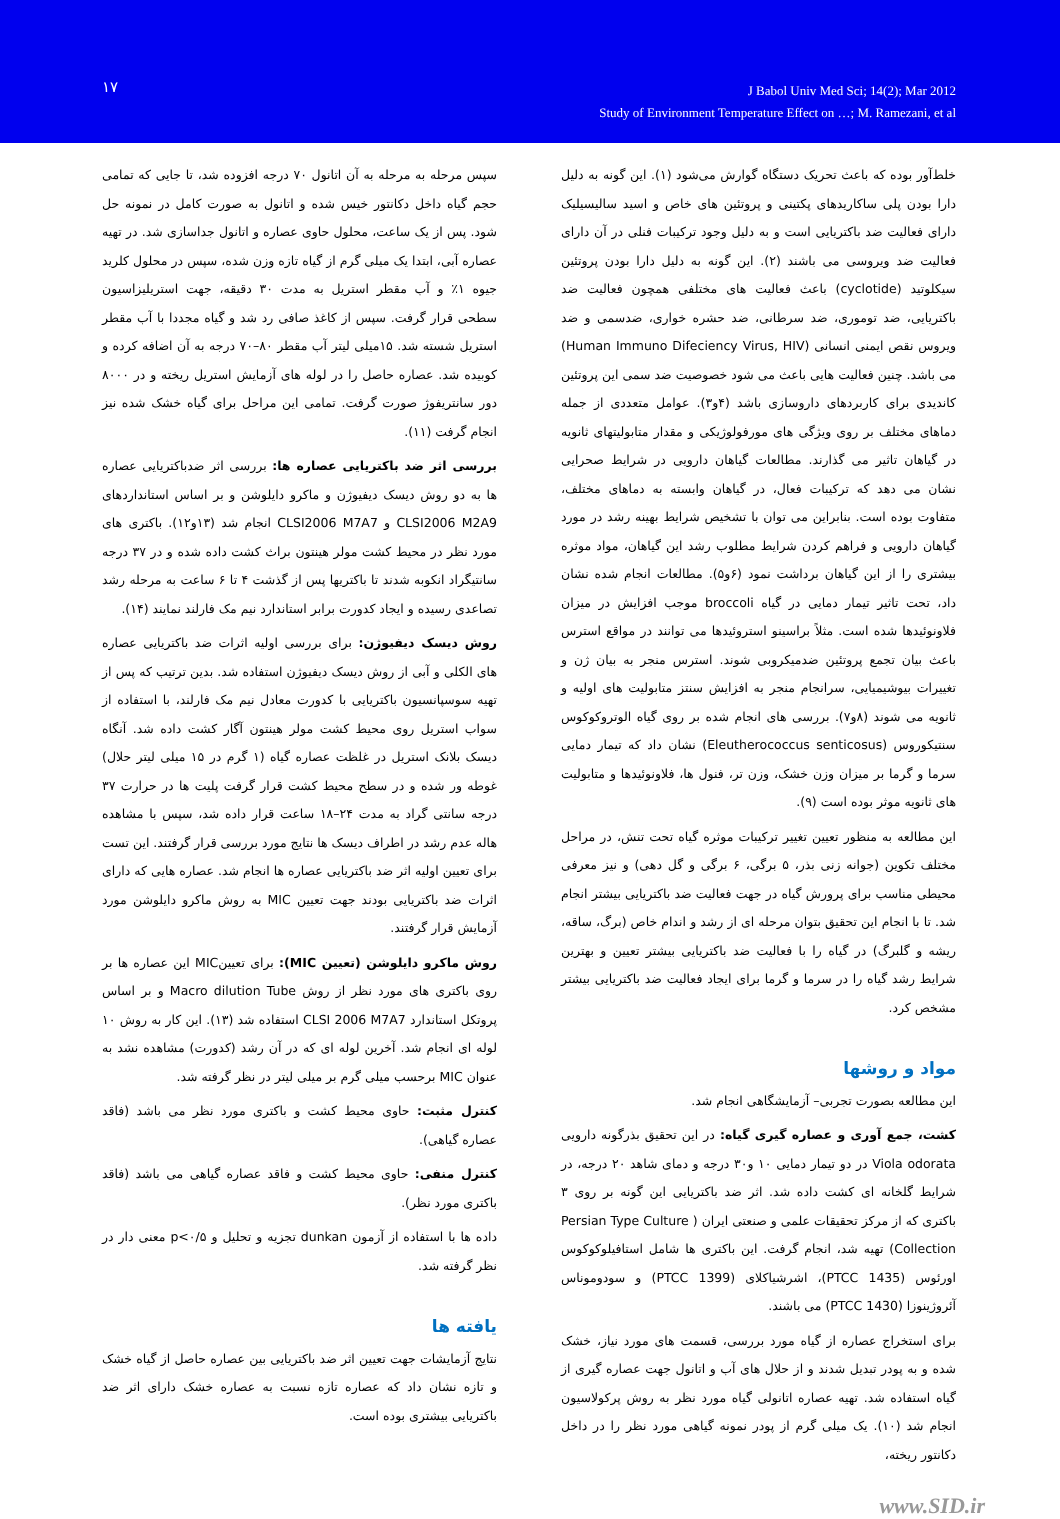۱۷
J Babol Univ Med Sci; 14(2); Mar 2012
Study of Environment Temperature Effect on …; M. Ramezani, et al
خلط‌آور بوده که باعث تحریک دستگاه گوارش می‌شود (۱). این گونه به دلیل دارا بودن پلی ساکاریدهای پکتینی و پروتئین های خاص و اسید سالیسیلیک دارای فعالیت ضد باکتریایی است و به دلیل وجود ترکیبات فنلی در آن دارای فعالیت ضد ویروسی می باشند (۲). این گونه به دلیل دارا بودن پروتئین سیکلوتید (cyclotide) باعث فعالیت های مختلفی همچون فعالیت ضد باکتریایی، ضد توموری، ضد سرطانی، ضد حشره خواری، ضدسمی و ضد ویروس نقص ایمنی انسانی (Human Immuno Difeciency Virus, HIV) می باشد. چنین فعالیت هایی باعث می شود خصوصیت ضد سمی این پروتئین کاندیدی برای کاربردهای داروسازی باشد (۴و۳). عوامل متعددی از جمله دماهای مختلف بر روی ویژگی های مورفولوژیکی و مقدار متابولیتهای ثانویه در گیاهان تاثیر می گذارند. مطالعات گیاهان دارویی در شرایط صحرایی نشان می دهد که ترکیبات فعال، در گیاهان وابسته به دماهای مختلف، متفاوت بوده است. بنابراین می توان با تشخیص شرایط بهینه رشد در مورد گیاهان دارویی و فراهم کردن شرایط مطلوب رشد این گیاهان، مواد موثره بیشتری را از این گیاهان برداشت نمود (۶و۵). مطالعات انجام شده نشان داد، تحت تاثیر تیمار دمایی در گیاه broccoli موجب افزایش در میزان فلاونوئیدها شده است. مثلاً براسینو استروئیدها می توانند در مواقع استرس باعث بیان تجمع پروتئین ضدمیکروبی شوند. استرس منجر به بیان ژن و تغییرات بیوشیمیایی، سرانجام منجر به افزایش سنتز متابولیت های اولیه و ثانویه می شوند (۸و۷). بررسی های انجام شده بر روی گیاه الوتروکوکوس سنتیکوروس (Eleutherococcus senticosus) نشان داد که تیمار دمایی سرما و گرما بر میزان وزن خشک، وزن تر، فنول ها، فلاونوئیدها و متابولیت های ثانویه موثر بوده است (۹).
این مطالعه به منظور تعیین تغییر ترکیبات موثره گیاه تحت تنش، در مراحل مختلف تکوین (جوانه زنی بذر، ۵ برگی، ۶ برگی و گل دهی) و نیز معرفی محیطی مناسب برای پرورش گیاه در جهت فعالیت ضد باکتریایی بیشتر انجام شد. تا با انجام این تحقیق بتوان مرحله ای از رشد و اندام خاص (برگ، ساقه، ریشه و گلبرگ) در گیاه را با فعالیت ضد باکتریایی بیشتر تعیین و بهترین شرایط رشد گیاه را در سرما و گرما برای ایجاد فعالیت ضد باکتریایی بیشتر مشخص کرد.
مواد و روشها
این مطالعه بصورت تجربی– آزمایشگاهی انجام شد.
کشت، جمع آوری و عصاره گیری گیاه: در این تحقیق بذرگونه دارویی Viola odorata در دو تیمار دمایی ۱۰ و۳۰ درجه و دمای شاهد ۲۰ درجه، در شرایط گلخانه ای کشت داده شد. اثر ضد باکتریایی این گونه بر روی ۳ باکتری که از مرکز تحقیقات علمی و صنعتی ایران ( Persian Type Culture Collection) تهیه شد، انجام گرفت. این باکتری ها شامل استافیلوکوکوس اورئوس (PTCC 1435)، اشرشیاکلای (PTCC 1399) و سودوموناس آئروژینوزا (PTCC 1430) می باشند.
برای استخراج عصاره از گیاه مورد بررسی، قسمت های مورد نیاز، خشک شده و به پودر تبدیل شدند و از حلال های آب و اتانول جهت عصاره گیری از گیاه استفاده شد. تهیه عصاره اتانولی گیاه مورد نظر به روش پرکولاسیون انجام شد (۱۰). یک میلی گرم از پودر نمونه گیاهی مورد نظر را در داخل دکانتور ریخته،
سپس مرحله به مرحله به آن اتانول ۷۰ درجه افزوده شد، تا جایی که تمامی حجم گیاه داخل دکانتور خیس شده و اتانول به صورت کامل در نمونه حل شود. پس از یک ساعت، محلول حاوی عصاره و اتانول جداسازی شد. در تهیه عصاره آبی، ابتدا یک میلی گرم از گیاه تازه وزن شده، سپس در محلول کلرید جیوه ۱٪ و آب مقطر استریل به مدت ۳۰ دقیقه، جهت استریلیزاسیون سطحی قرار گرفت. سپس از کاغذ صافی رد شد و گیاه مجددا با آب مقطر استریل شسته شد. ۱۵میلی لیتر آب مقطر ۸۰–۷۰ درجه به آن اضافه کرده و کوبیده شد. عصاره حاصل را در لوله های آزمایش استریل ریخته و در ۸۰۰۰ دور سانتریفوژ صورت گرفت. تمامی این مراحل برای گیاه خشک شده نیز انجام گرفت (۱۱).
بررسی اثر ضد باکتریایی عصاره ها: بررسی اثر ضدباکتریایی عصاره ها به دو روش دیسک دیفیوژن و ماکرو دایلوشن و بر اساس استانداردهای CLSI2006 M2A9 و CLSI2006 M7A7 انجام شد (۱۳و۱۲). باکتری های مورد نظر در محیط کشت مولر هینتون براث کشت داده شده و در ۳۷ درجه سانتیگراد انکوبه شدند تا باکتریها پس از گذشت ۴ تا ۶ ساعت به مرحله رشد تصاعدی رسیده و ایجاد کدورت برابر استاندارد نیم مک فارلند نمایند (۱۴).
روش دیسک دیفیوژن: برای بررسی اولیه اثرات ضد باکتریایی عصاره های الکلی و آبی از روش دیسک دیفیوژن استفاده شد. بدین ترتیب که پس از تهیه سوسپانسیون باکتریایی با کدورت معادل نیم مک فارلند، با استفاده از سواب استریل روی محیط کشت مولر هینتون آگار کشت داده شد. آنگاه دیسک بلانک استریل در غلظت عصاره گیاه (۱ گرم در ۱۵ میلی لیتر حلال) غوطه ور شده و در سطح محیط کشت قرار گرفت پلیت ها در حرارت ۳۷ درجه سانتی گراد به مدت ۲۴–۱۸ ساعت قرار داده شد، سپس با مشاهده هاله عدم رشد در اطراف دیسک ها نتایج مورد بررسی قرار گرفتند. این تست برای تعیین اولیه اثر ضد باکتریایی عصاره ها انجام شد. عصاره هایی که دارای اثرات ضد باکتریایی بودند جهت تعیین MIC به روش ماکرو دایلوشن مورد آزمایش قرار گرفتند.
روش ماکرو دایلوشن (تعیین MIC): برای تعیینMIC این عصاره ها بر روی باکتری های مورد نظر از روش Macro dilution Tube و بر اساس پروتکل استاندارد CLSI 2006 M7A7 استفاده شد (۱۳). این کار به روش ۱۰ لوله ای انجام شد. آخرین لوله ای که در آن رشد (کدورت) مشاهده نشد به عنوان MIC برحسب میلی گرم بر میلی لیتر در نظر گرفته شد.
کنترل مثبت: حاوی محیط کشت و باکتری مورد نظر می باشد (فاقد عصاره گیاهی).
کنترل منفی: حاوی محیط کشت و فاقد عصاره گیاهی می باشد (فاقد باکتری مورد نظر).
داده ها با استفاده از آزمون dunkan تجزیه و تحلیل و p<۰/۵ معنی دار در نظر گرفته شد.
یافته ها
نتایج آزمایشات جهت تعیین اثر ضد باکتریایی بین عصاره حاصل از گیاه خشک و تازه نشان داد که عصاره تازه نسبت به عصاره خشک دارای اثر ضد باکتریایی بیشتری بوده است.
www.SID.ir